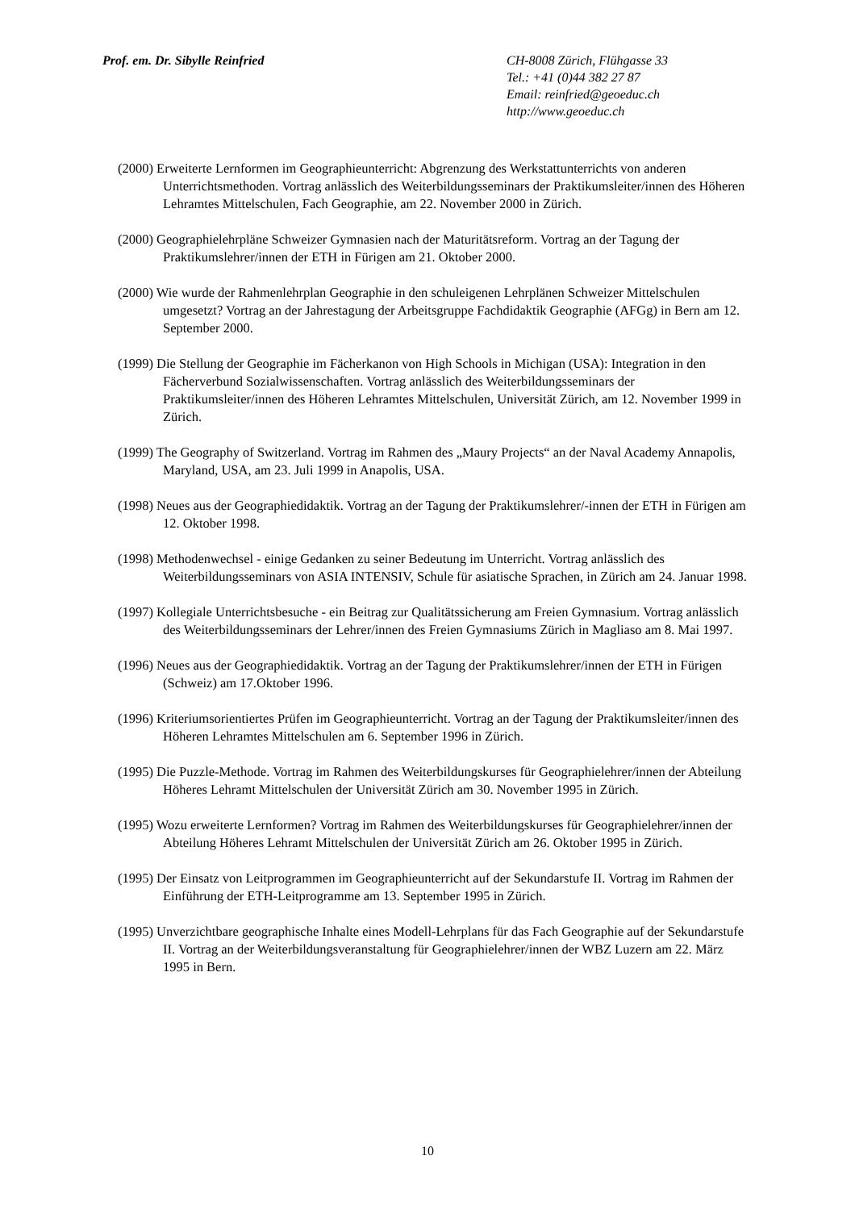Prof. em. Dr. Sibylle Reinfried
CH-8008 Zürich, Flühgasse 33
Tel.: +41 (0)44 382 27 87
Email: reinfried@geoeduc.ch
http://www.geoeduc.ch
(2000) Erweiterte Lernformen im Geographieunterricht: Abgrenzung des Werkstattunterrichts von anderen Unterrichtsmethoden. Vortrag anlässlich des Weiterbildungsseminars der Praktikumsleiter/innen des Höheren Lehramtes Mittelschulen, Fach Geographie, am 22. November 2000 in Zürich.
(2000) Geographielehrpläne Schweizer Gymnasien nach der Maturitätsreform. Vortrag an der Tagung der Praktikumslehrer/innen der ETH in Fürigen am 21. Oktober 2000.
(2000) Wie wurde der Rahmenlehrplan Geographie in den schuleigenen Lehrplänen Schweizer Mittelschulen umgesetzt? Vortrag an der Jahrestagung der Arbeitsgruppe Fachdidaktik Geographie (AFGg) in Bern am 12. September 2000.
(1999) Die Stellung der Geographie im Fächerkanon von High Schools in Michigan (USA): Integration in den Fächerverbund Sozialwissenschaften. Vortrag anlässlich des Weiterbildungsseminars der Praktikumsleiter/innen des Höheren Lehramtes Mittelschulen, Universität Zürich, am 12. November 1999 in Zürich.
(1999) The Geography of Switzerland. Vortrag im Rahmen des „Maury Projects“ an der Naval Academy Annapolis, Maryland, USA, am 23. Juli 1999 in Anapolis, USA.
(1998) Neues aus der Geographiedidaktik. Vortrag an der Tagung der Praktikumslehrer/-innen der ETH in Fürigen am 12. Oktober 1998.
(1998) Methodenwechsel - einige Gedanken zu seiner Bedeutung im Unterricht. Vortrag anlässlich des Weiterbildungsseminars von ASIA INTENSIV, Schule für asiatische Sprachen, in Zürich am 24. Januar 1998.
(1997) Kollegiale Unterrichtsbesuche - ein Beitrag zur Qualitätssicherung am Freien Gymnasium. Vortrag anlässlich des Weiterbildungsseminars der Lehrer/innen des Freien Gymnasiums Zürich in Magliaso am 8. Mai 1997.
(1996) Neues aus der Geographiedidaktik. Vortrag an der Tagung der Praktikumslehrer/innen der ETH in Fürigen (Schweiz) am 17.Oktober 1996.
(1996) Kriteriumsorientiertes Prüfen im Geographieunterricht. Vortrag an der Tagung der Praktikumsleiter/innen des Höheren Lehramtes Mittelschulen am 6. September 1996 in Zürich.
(1995) Die Puzzle-Methode. Vortrag im Rahmen des Weiterbildungskurses für Geographielehrer/innen der Abteilung Höheres Lehramt Mittelschulen der Universität Zürich am 30. November 1995 in Zürich.
(1995) Wozu erweiterte Lernformen? Vortrag im Rahmen des Weiterbildungskurses für Geographielehrer/innen der Abteilung Höheres Lehramt Mittelschulen der Universität Zürich am 26. Oktober 1995 in Zürich.
(1995) Der Einsatz von Leitprogrammen im Geographieunterricht auf der Sekundarstufe II. Vortrag im Rahmen der Einführung der ETH-Leitprogramme am 13. September 1995 in Zürich.
(1995) Unverzichtbare geographische Inhalte eines Modell-Lehrplans für das Fach Geographie auf der Sekundarstufe II. Vortrag an der Weiterbildungsveranstaltung für Geographielehrer/innen der WBZ Luzern am 22. März 1995 in Bern.
10